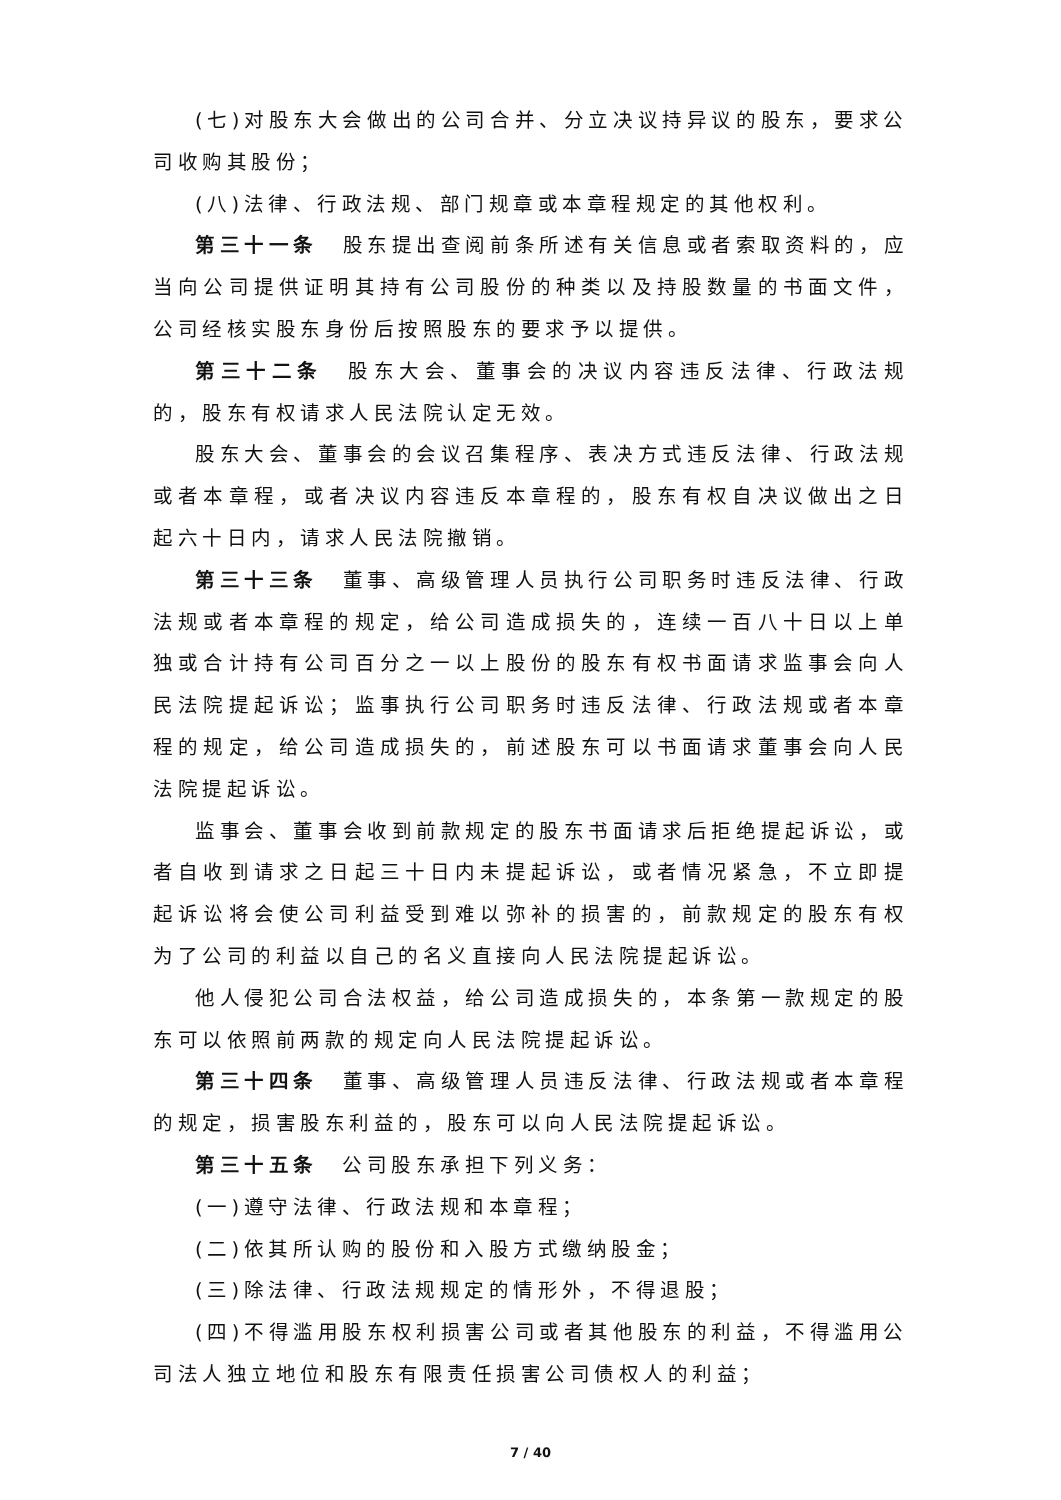(七)对股东大会做出的公司合并、分立决议持异议的股东，要求公司收购其股份；
(八)法律、行政法规、部门规章或本章程规定的其他权利。
第三十一条　股东提出查阅前条所述有关信息或者索取资料的，应当向公司提供证明其持有公司股份的种类以及持股数量的书面文件，公司经核实股东身份后按照股东的要求予以提供。
第三十二条　股东大会、董事会的决议内容违反法律、行政法规的，股东有权请求人民法院认定无效。
股东大会、董事会的会议召集程序、表决方式违反法律、行政法规或者本章程，或者决议内容违反本章程的，股东有权自决议做出之日起六十日内，请求人民法院撤销。
第三十三条　董事、高级管理人员执行公司职务时违反法律、行政法规或者本章程的规定，给公司造成损失的，连续一百八十日以上单独或合计持有公司百分之一以上股份的股东有权书面请求监事会向人民法院提起诉讼；监事执行公司职务时违反法律、行政法规或者本章程的规定，给公司造成损失的，前述股东可以书面请求董事会向人民法院提起诉讼。
监事会、董事会收到前款规定的股东书面请求后拒绝提起诉讼，或者自收到请求之日起三十日内未提起诉讼，或者情况紧急，不立即提起诉讼将会使公司利益受到难以弥补的损害的，前款规定的股东有权为了公司的利益以自己的名义直接向人民法院提起诉讼。
他人侵犯公司合法权益，给公司造成损失的，本条第一款规定的股东可以依照前两款的规定向人民法院提起诉讼。
第三十四条　董事、高级管理人员违反法律、行政法规或者本章程的规定，损害股东利益的，股东可以向人民法院提起诉讼。
第三十五条　公司股东承担下列义务：
(一)遵守法律、行政法规和本章程；
(二)依其所认购的股份和入股方式缴纳股金；
(三)除法律、行政法规规定的情形外，不得退股；
(四)不得滥用股东权利损害公司或者其他股东的利益，不得滥用公司法人独立地位和股东有限责任损害公司债权人的利益；
7 / 40